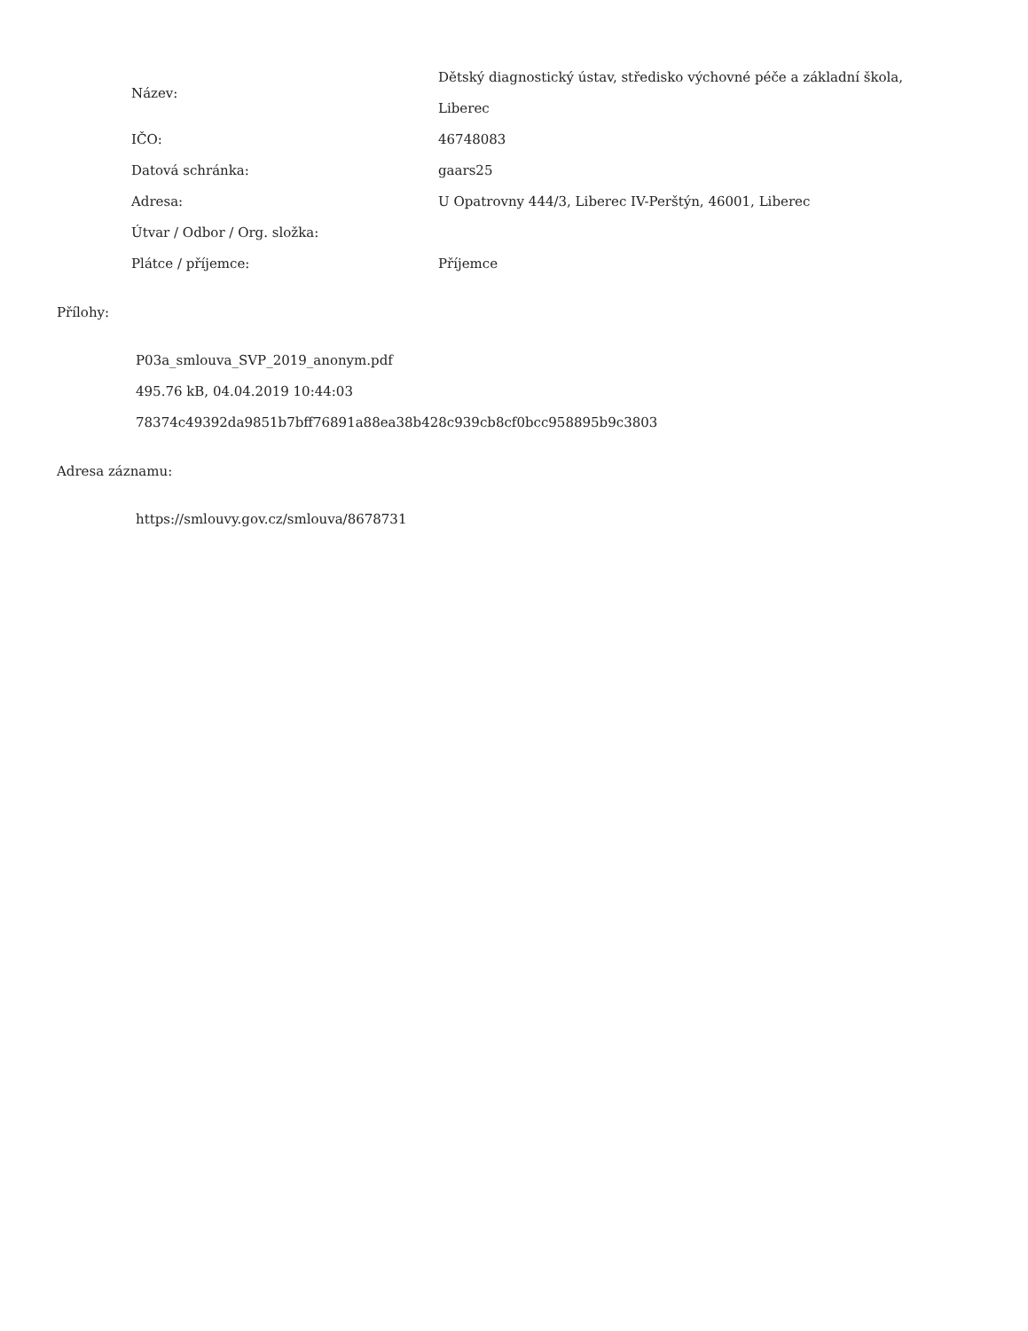| Název: | Dětský diagnostický ústav, středisko výchovné péče a základní škola, Liberec |
| IČO: | 46748083 |
| Datová schránka: | gaars25 |
| Adresa: | U Opatrovny 444/3, Liberec IV-Perštýn, 46001, Liberec |
| Útvar / Odbor / Org. složka: | |
| Plátce / příjemce: | Příjemce |
Přílohy:
P03a_smlouva_SVP_2019_anonym.pdf
495.76 kB, 04.04.2019 10:44:03
78374c49392da9851b7bff76891a88ea38b428c939cb8cf0bcc958895b9c3803
Adresa záznamu:
https://smlouvy.gov.cz/smlouva/8678731